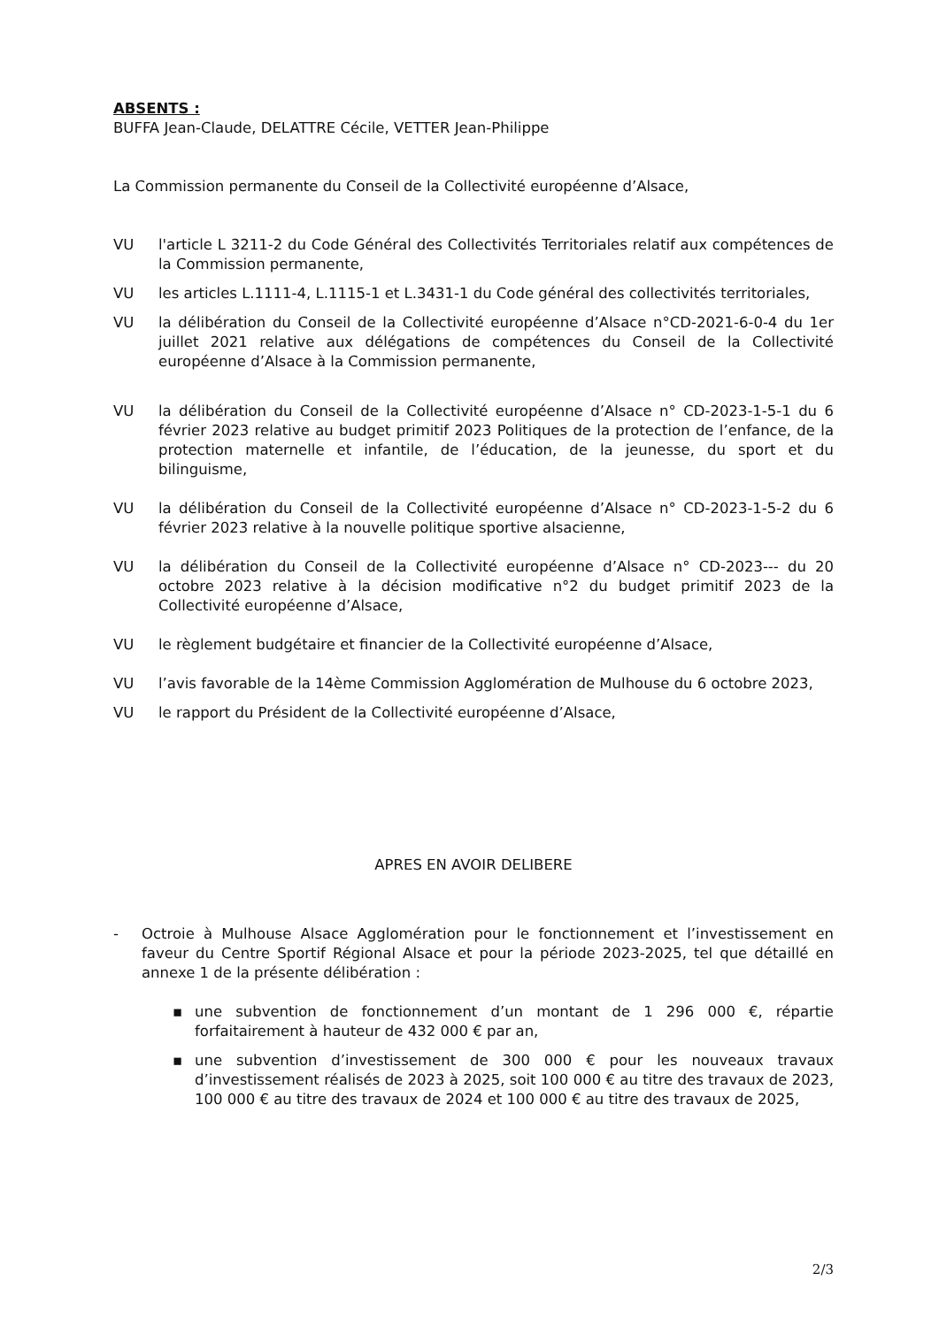ABSENTS :
BUFFA Jean-Claude, DELATTRE Cécile, VETTER Jean-Philippe
La Commission permanente du Conseil de la Collectivité européenne d’Alsace,
VU l'article L 3211-2 du Code Général des Collectivités Territoriales relatif aux compétences de la Commission permanente,
VU les articles L.1111-4, L.1115-1 et L.3431-1 du Code général des collectivités territoriales,
VU la délibération du Conseil de la Collectivité européenne d’Alsace n°CD-2021-6-0-4 du 1er juillet 2021 relative aux délégations de compétences du Conseil de la Collectivité européenne d’Alsace à la Commission permanente,
VU la délibération du Conseil de la Collectivité européenne d’Alsace n° CD-2023-1-5-1 du 6 février 2023 relative au budget primitif 2023 Politiques de la protection de l’enfance, de la protection maternelle et infantile, de l’éducation, de la jeunesse, du sport et du bilinguisme,
VU la délibération du Conseil de la Collectivité européenne d’Alsace n° CD-2023-1-5-2 du 6 février 2023 relative à la nouvelle politique sportive alsacienne,
VU la délibération du Conseil de la Collectivité européenne d’Alsace n° CD-2023--- du 20 octobre 2023 relative à la décision modificative n°2 du budget primitif 2023 de la Collectivité européenne d’Alsace,
VU le règlement budgétaire et financier de la Collectivité européenne d’Alsace,
VU l’avis favorable de la 14ème Commission Agglomération de Mulhouse du 6 octobre 2023,
VU le rapport du Président de la Collectivité européenne d’Alsace,
APRES EN AVOIR DELIBERE
- Octroie à Mulhouse Alsace Agglomération pour le fonctionnement et l’investissement en faveur du Centre Sportif Régional Alsace et pour la période 2023-2025, tel que détaillé en annexe 1 de la présente délibération :
▪ une subvention de fonctionnement d’un montant de 1 296 000 €, répartie forfaitairement à hauteur de 432 000 € par an,
▪ une subvention d’investissement de 300 000 € pour les nouveaux travaux d’investissement réalisés de 2023 à 2025, soit 100 000 € au titre des travaux de 2023, 100 000 € au titre des travaux de 2024 et 100 000 € au titre des travaux de 2025,
2/3